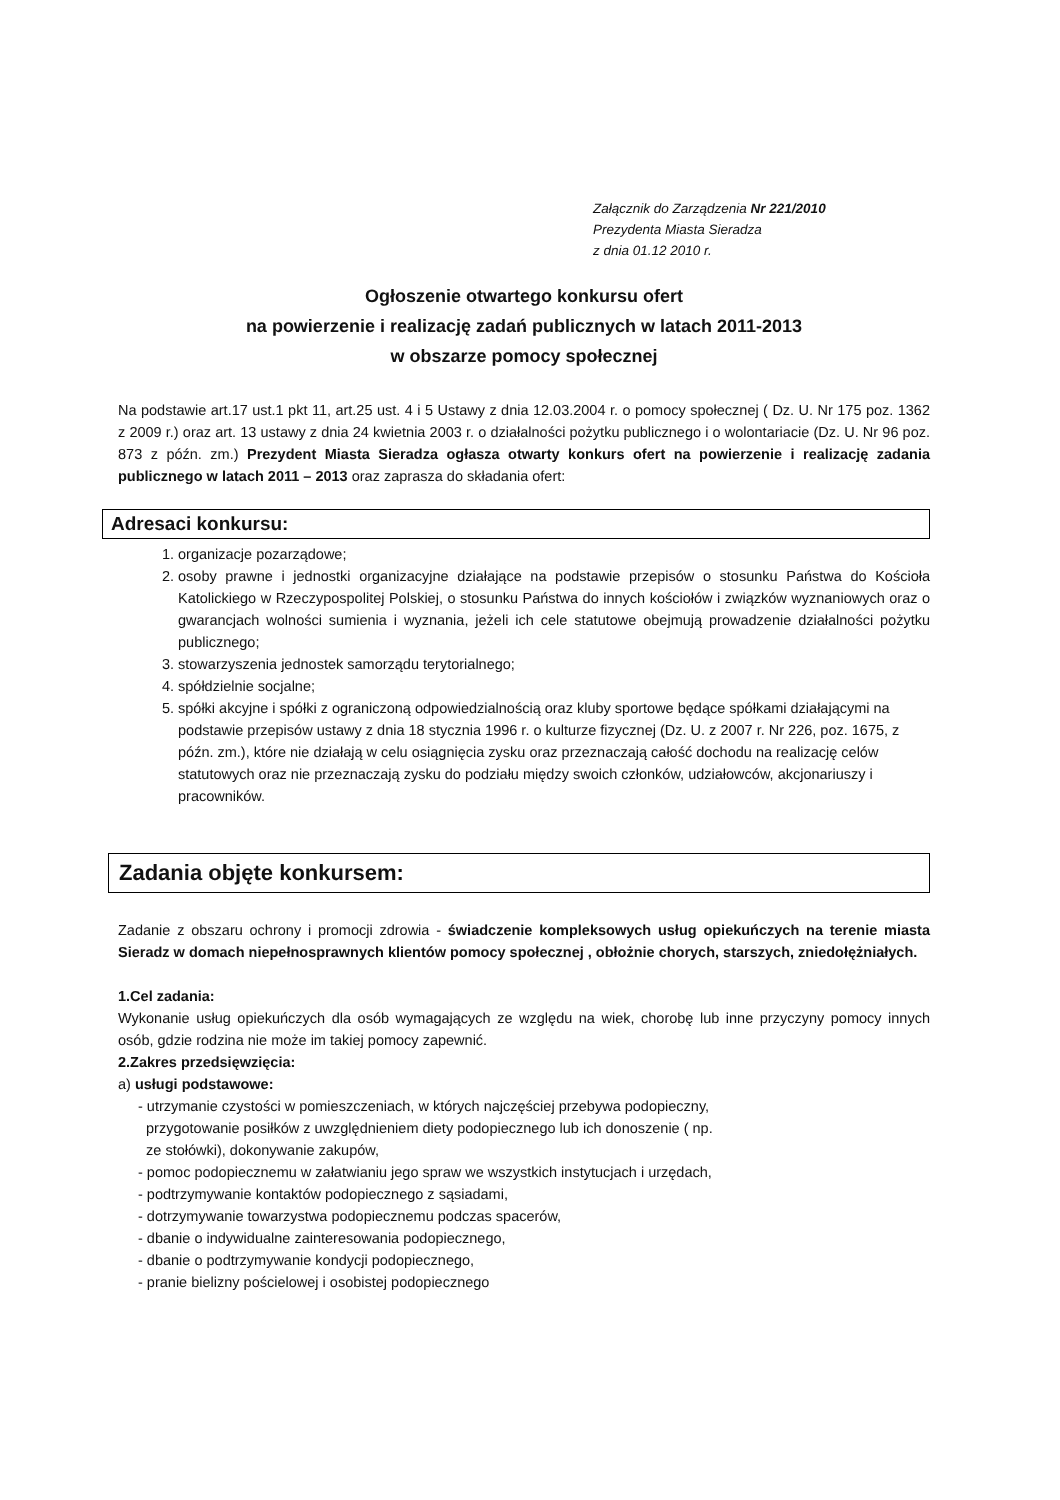Załącznik do Zarządzenia Nr 221/2010
Prezydenta Miasta Sieradza
z dnia 01.12 2010 r.
Ogłoszenie otwartego konkursu ofert
na powierzenie i realizację zadań publicznych w latach 2011-2013
w obszarze pomocy społecznej
Na podstawie art.17 ust.1 pkt 11, art.25 ust. 4 i 5 Ustawy z dnia 12.03.2004 r. o pomocy społecznej ( Dz. U. Nr 175 poz. 1362 z 2009 r.) oraz art. 13 ustawy z dnia 24 kwietnia 2003 r. o działalności pożytku publicznego i o wolontariacie (Dz. U. Nr 96 poz. 873 z późn. zm.) Prezydent Miasta Sieradza ogłasza otwarty konkurs ofert na powierzenie i realizację zadania publicznego w latach 2011 – 2013 oraz zaprasza do składania ofert:
Adresaci konkursu:
1. organizacje pozarządowe;
2. osoby prawne i jednostki organizacyjne działające na podstawie przepisów o stosunku Państwa do Kościoła Katolickiego w Rzeczypospolitej Polskiej, o stosunku Państwa do innych kościołów i związków wyznaniowych oraz o gwarancjach wolności sumienia i wyznania, jeżeli ich cele statutowe obejmują prowadzenie działalności pożytku publicznego;
3. stowarzyszenia jednostek samorządu terytorialnego;
4. spółdzielnie socjalne;
5. spółki akcyjne i spółki z ograniczoną odpowiedzialnością oraz kluby sportowe będące spółkami działającymi na podstawie przepisów ustawy z dnia 18 stycznia 1996 r. o kulturze fizycznej (Dz. U. z 2007 r. Nr 226, poz. 1675, z późn. zm.), które nie działają w celu osiągnięcia zysku oraz przeznaczają całość dochodu na realizację celów statutowych oraz nie przeznaczają zysku do podziału między swoich członków, udziałowców, akcjonariuszy i pracowników.
Zadania objęte konkursem:
Zadanie z obszaru ochrony i promocji zdrowia - świadczenie kompleksowych usług opiekuńczych na terenie miasta Sieradz w domach niepełnosprawnych klientów pomocy społecznej , obłożnie chorych, starszych, zniedołężniałych.
1.Cel zadania:
Wykonanie usług opiekuńczych dla osób wymagających ze względu na wiek, chorobę lub inne przyczyny pomocy innych osób, gdzie rodzina nie może im takiej pomocy zapewnić.
2.Zakres przedsięwzięcia:
a) usługi podstawowe:
- utrzymanie czystości w pomieszczeniach, w których najczęściej przebywa podopieczny,
przygotowanie posiłków z uwzględnieniem diety podopiecznego lub ich donoszenie ( np.
ze stołówki), dokonywanie zakupów,
- pomoc podopiecznemu w załatwianiu jego spraw we wszystkich instytucjach i urzędach,
- podtrzymywanie kontaktów podopiecznego z sąsiadami,
- dotrzymywanie towarzystwa podopiecznemu podczas spacerów,
- dbanie o indywidualne zainteresowania podopiecznego,
- dbanie o podtrzymywanie kondycji podopiecznego,
- pranie bielizny pościelowej i osobistej podopiecznego